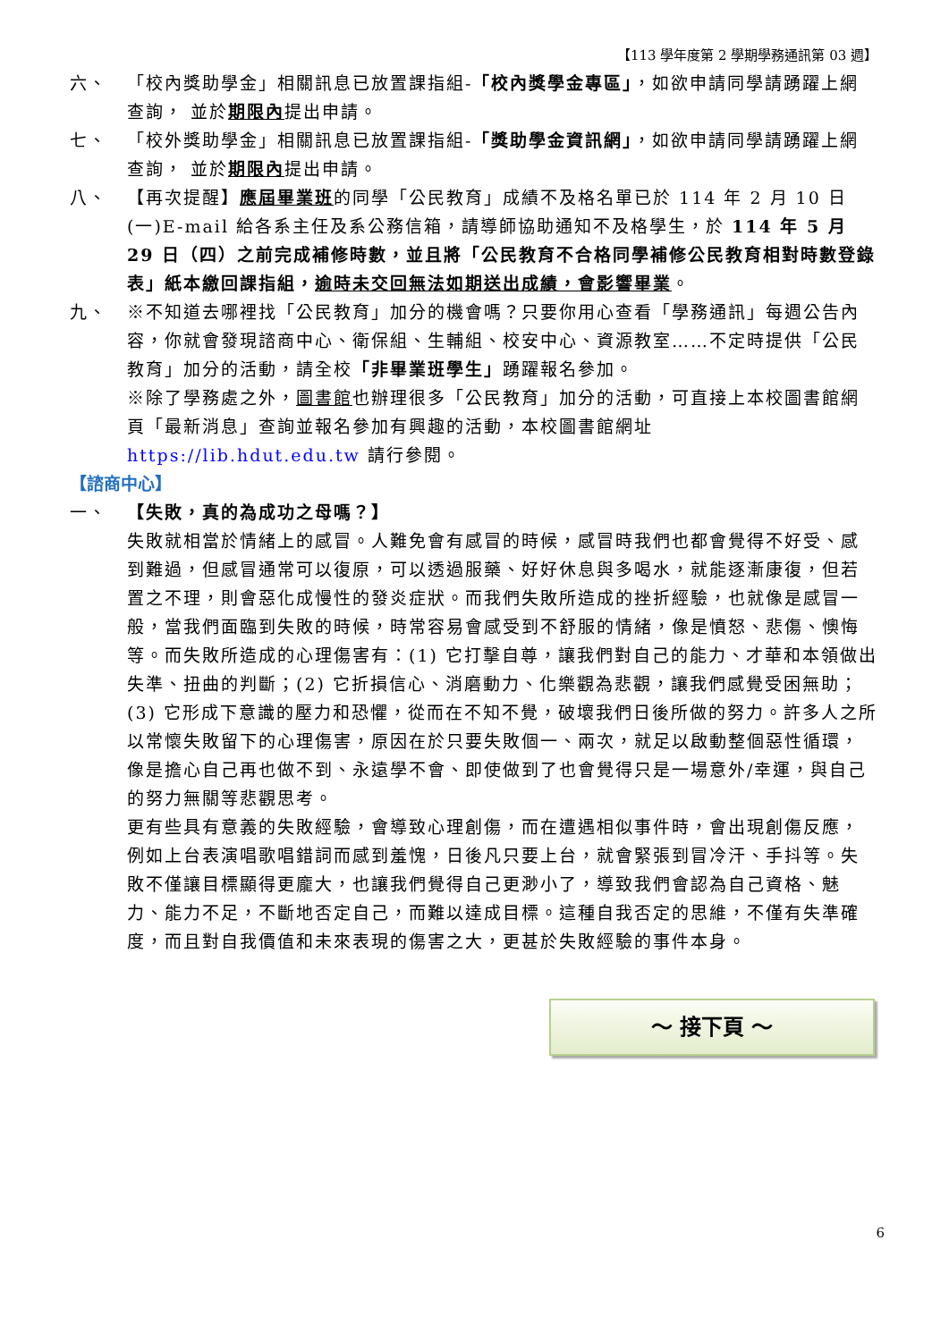【113 學年度第 2 學期學務通訊第 03 週】
六、 「校內獎助學金」相關訊息已放置課指組-「校內獎學金專區」，如欲申請同學請踴躍上網查詢， 並於期限內提出申請。
七、 「校外獎助學金」相關訊息已放置課指組-「獎助學金資訊網」，如欲申請同學請踴躍上網查詢， 並於期限內提出申請。
八、 【再次提醒】應屆畢業班的同學「公民教育」成績不及格名單已於 114 年 2 月 10 日(一)E-mail 給各系主任及系公務信箱，請導師協助通知不及格學生，於 114 年 5 月 29 日（四）之前完成補修時數，並且將「公民教育不合格同學補修公民教育相對時數登錄表」紙本繳回課指組，逾時未交回無法如期送出成績，會影響畢業。
九、 ※不知道去哪裡找「公民教育」加分的機會嗎？只要你用心查看「學務通訊」每週公告內容，你就會發現諮商中心、衛保組、生輔組、校安中心、資源教室……不定時提供「公民教育」加分的活動，請全校「非畢業班學生」踴躍報名參加。
※除了學務處之外，圖書館也辦理很多「公民教育」加分的活動，可直接上本校圖書館網頁「最新消息」查詢並報名參加有興趣的活動，本校圖書館網址
https://lib.hdut.edu.tw 請行參閱。
【諮商中心】
一、 【失敗，真的為成功之母嗎？】
失敗就相當於情緒上的感冒。人難免會有感冒的時候，感冒時我們也都會覺得不好受、感到難過，但感冒通常可以復原，可以透過服藥、好好休息與多喝水，就能逐漸康復，但若置之不理，則會惡化成慢性的發炎症狀。而我們失敗所造成的挫折經驗，也就像是感冒一般，當我們面臨到失敗的時候，時常容易會感受到不舒服的情緒，像是憤怒、悲傷、懊悔等。而失敗所造成的心理傷害有：(1) 它打擊自尊，讓我們對自己的能力、才華和本領做出失準、扭曲的判斷；(2) 它折損信心、消磨動力、化樂觀為悲觀，讓我們感覺受困無助；(3) 它形成下意識的壓力和恐懼，從而在不知不覺，破壞我們日後所做的努力。許多人之所以常懷失敗留下的心理傷害，原因在於只要失敗個一、兩次，就足以啟動整個惡性循環，像是擔心自己再也做不到、永遠學不會、即使做到了也會覺得只是一場意外/幸運，與自己的努力無關等悲觀思考。
更有些具有意義的失敗經驗，會導致心理創傷，而在遭遇相似事件時，會出現創傷反應，例如上台表演唱歌唱錯詞而感到羞愧，日後凡只要上台，就會緊張到冒冷汗、手抖等。失敗不僅讓目標顯得更龐大，也讓我們覺得自己更渺小了，導致我們會認為自己資格、魅力、能力不足，不斷地否定自己，而難以達成目標。這種自我否定的思維，不僅有失準確度，而且對自我價值和未來表現的傷害之大，更甚於失敗經驗的事件本身。
～ 接下頁 ～
6